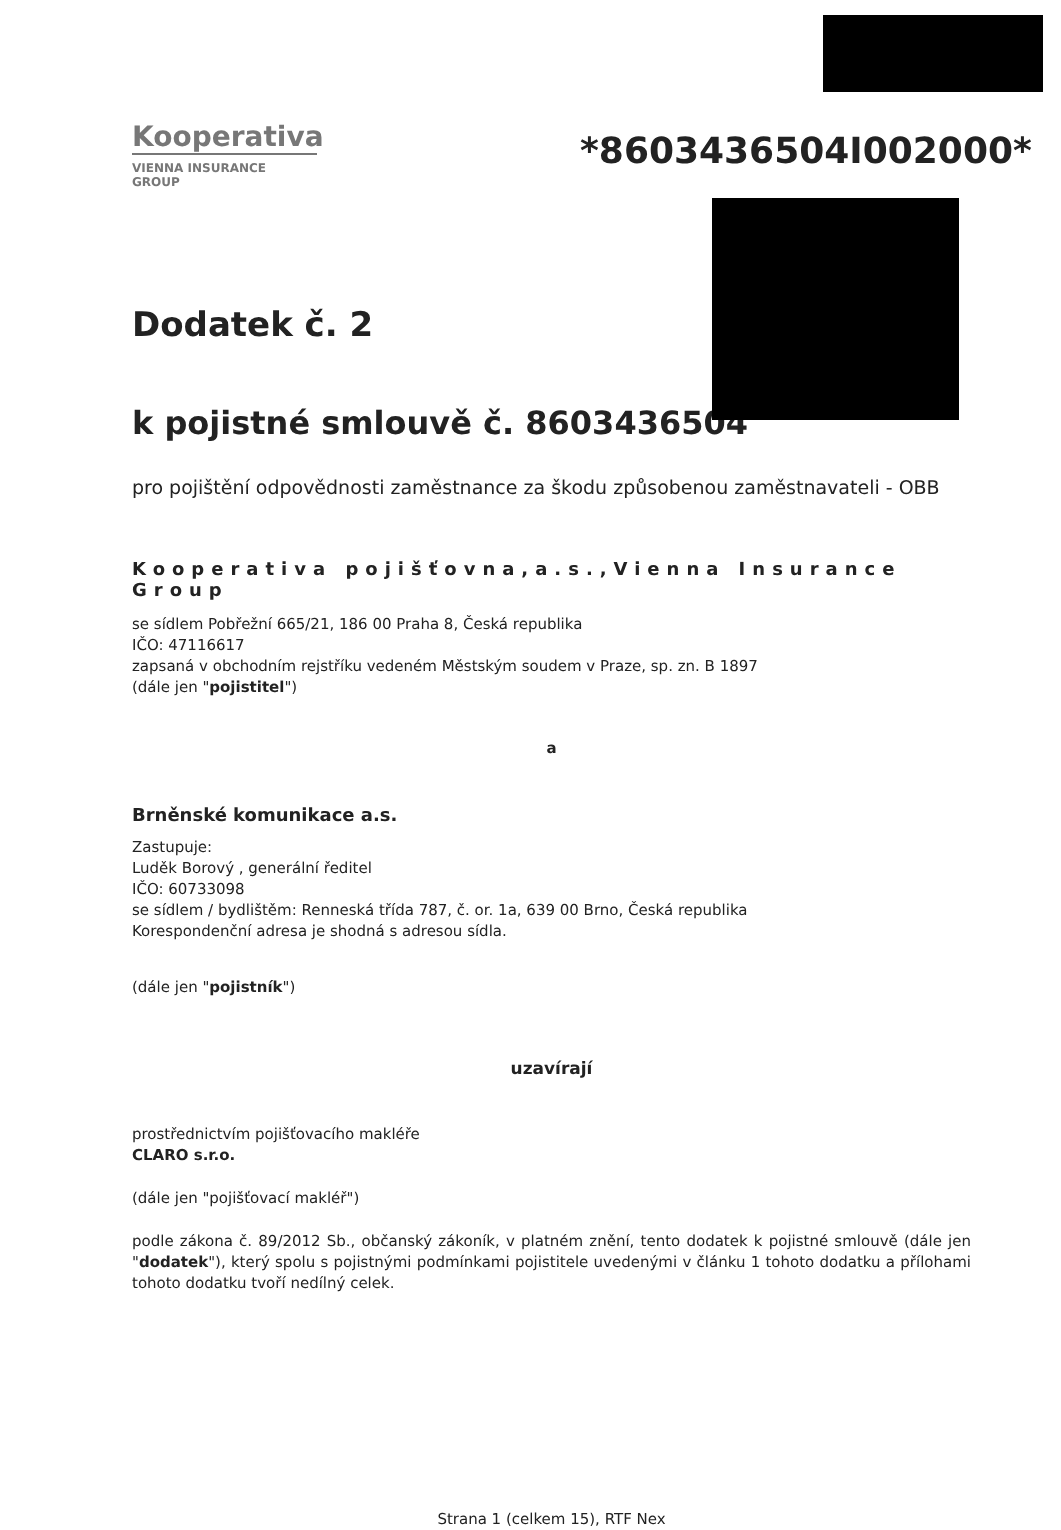*8603436504I002000*
Kooperativa
VIENNA INSURANCE GROUP
Dodatek č. 2
k pojistné smlouvě č. 8603436504
pro pojištění odpovědnosti zaměstnance za škodu způsobenou zaměstnavateli - OBB
Kooperativa pojišťovna,a.s.,Vienna Insurance Group
se sídlem Pobřežní 665/21, 186 00 Praha 8, Česká republika
IČO: 47116617
zapsaná v obchodním rejstříku vedeném Městským soudem v Praze, sp. zn. B 1897
(dále jen "pojistitel")
a
Brněnské komunikace a.s.
Zastupuje:
Luděk Borový , generální ředitel
IČO: 60733098
se sídlem / bydlištěm: Renneská třída 787, č. or. 1a, 639 00 Brno, Česká republika
Korespondenční adresa je shodná s adresou sídla.
(dále jen "pojistník")
uzavírají
prostřednictvím pojišťovacího makléře
CLARO s.r.o.
(dále jen "pojišťovací makléř")
podle zákona č. 89/2012 Sb., občanský zákoník, v platném znění, tento dodatek k pojistné smlouvě (dále jen "dodatek"), který spolu s pojistnými podmínkami pojistitele uvedenými v článku 1 tohoto dodatku a přílohami tohoto dodatku tvoří nedílný celek.
Strana 1 (celkem 15), RTF Nex